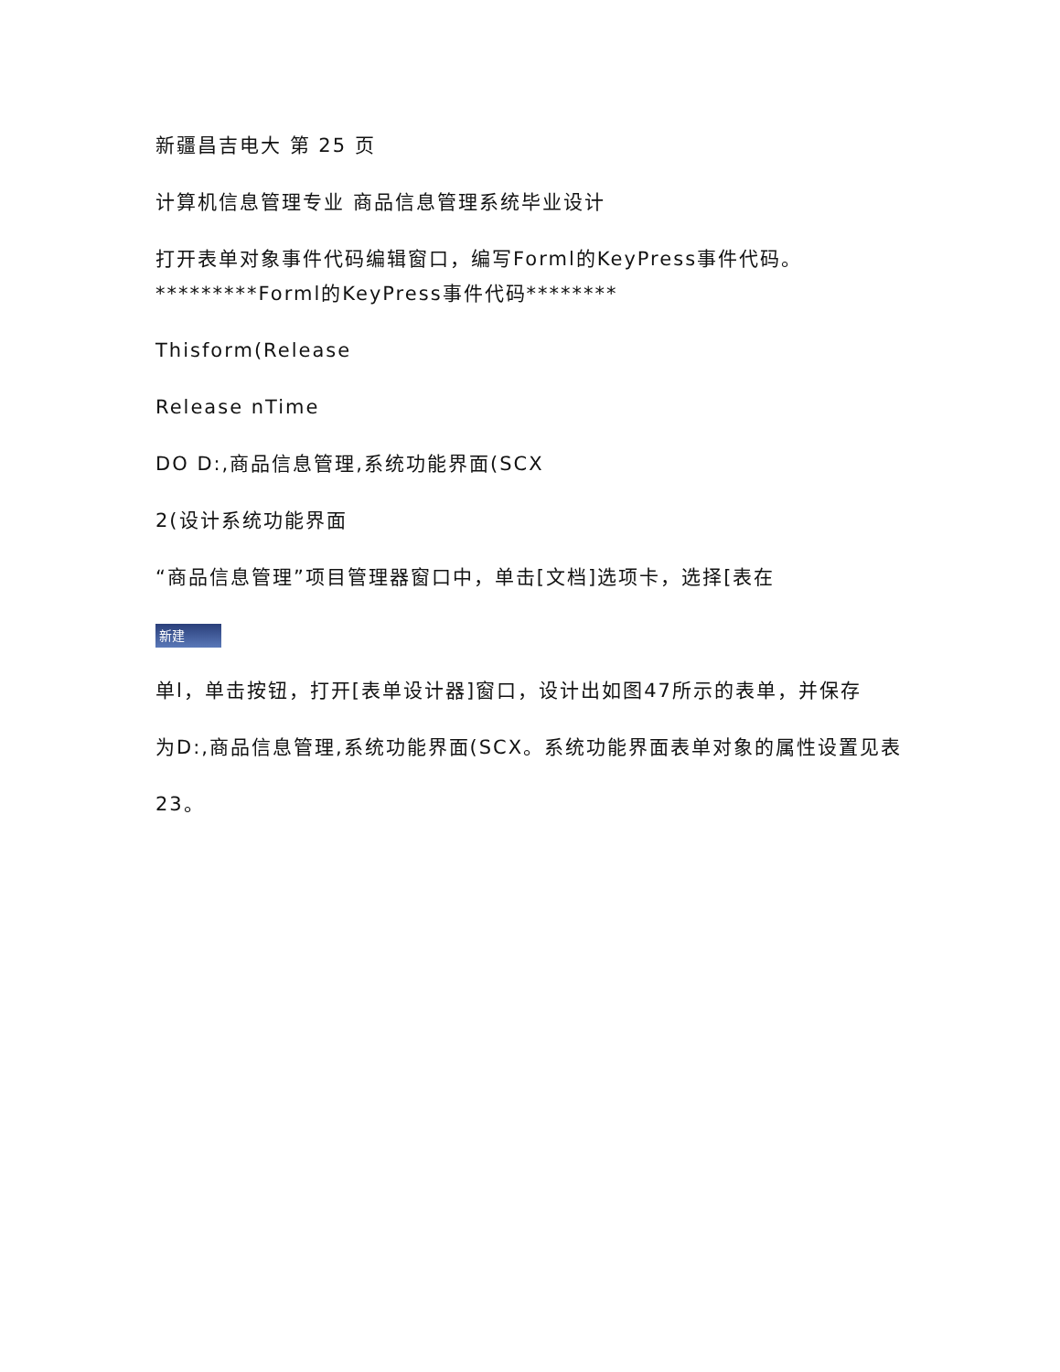新疆昌吉电大 第 25 页
计算机信息管理专业 商品信息管理系统毕业设计
打开表单对象事件代码编辑窗口，编写Forml的KeyPress事件代码。 *********Forml的KeyPress事件代码********
Thisform(Release
Release nTime
DO D:,商品信息管理,系统功能界面(SCX
2(设计系统功能界面
“商品信息管理”项目管理器窗口中，单击[文档]选项卡，选择[表在
新建
单l，单击按钮，打开[表单设计器]窗口，设计出如图47所示的表单，并保存
为D:,商品信息管理,系统功能界面(SCX。系统功能界面表单对象的属性设置见表
23。